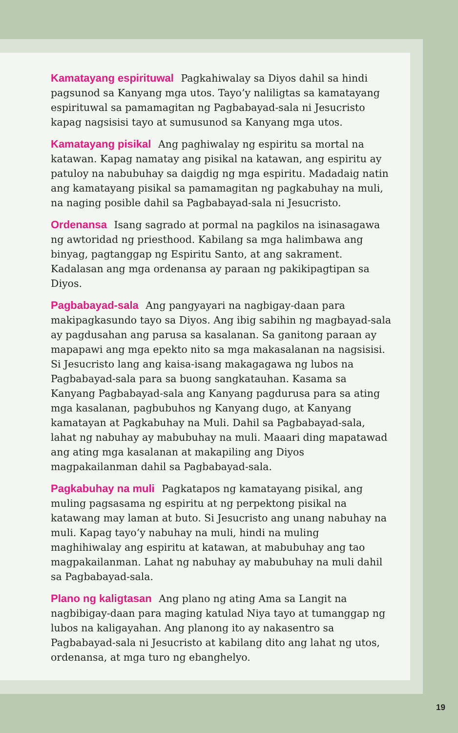Kamatayang espirituwal Pagkahiwalay sa Diyos dahil sa hindi pagsunod sa Kanyang mga utos. Tayo’y naliligtas sa kamatayang espirituwal sa pamamagitan ng Pagbabayad-sala ni Jesucristo kapag nagsisisi tayo at sumusunod sa Kanyang mga utos.
Kamatayang pisikal Ang paghiwalay ng espiritu sa mortal na katawan. Kapag namatay ang pisikal na katawan, ang espiritu ay patuloy na nabubuhay sa daigdig ng mga espiritu. Madadaig natin ang kamatayang pisikal sa pamamagitan ng pagkabuhay na muli, na naging posible dahil sa Pagbabayad-sala ni Jesucristo.
Ordenansa Isang sagrado at pormal na pagkilos na isinasagawa ng awtoridad ng priesthood. Kabilang sa mga halimbawa ang binyag, pagtanggap ng Espiritu Santo, at ang sakrament. Kadalasan ang mga ordenansa ay paraan ng pakikipagtipan sa Diyos.
Pagbabayad-sala Ang pangyayari na nagbigay-daan para makipagkasundo tayo sa Diyos. Ang ibig sabihin ng magbayad-sala ay pagdusahan ang parusa sa kasalanan. Sa ganitong paraan ay mapapawi ang mga epekto nito sa mga makasalanan na nagsisisi. Si Jesucristo lang ang kaisa-isang makagagawa ng lubos na Pagbabayad-sala para sa buong sangkatauhan. Kasama sa Kanyang Pagbabayad-sala ang Kanyang pagdurusa para sa ating mga kasalanan, pagbubuhos ng Kanyang dugo, at Kanyang kamatayan at Pagkabuhay na Muli. Dahil sa Pagbabayad-sala, lahat ng nabuhay ay mabubuhay na muli. Maaari ding mapatawad ang ating mga kasalanan at makapiling ang Diyos magpakailanman dahil sa Pagbabayad-sala.
Pagkabuhay na muli Pagkatapos ng kamatayang pisikal, ang muling pagsasama ng espiritu at ng perpektong pisikal na katawang may laman at buto. Si Jesucristo ang unang nabuhay na muli. Kapag tayo’y nabuhay na muli, hindi na muling maghihiwalay ang espiritu at katawan, at mabubuhay ang tao magpakailanman. Lahat ng nabuhay ay mabubuhay na muli dahil sa Pagbabayad-sala.
Plano ng kaligtasan Ang plano ng ating Ama sa Langit na nagbibigay-daan para maging katulad Niya tayo at tumanggap ng lubos na kaligayahan. Ang planong ito ay nakasentro sa Pagbabayad-sala ni Jesucristo at kabilang dito ang lahat ng utos, ordenansa, at mga turo ng ebanghelyo.
19